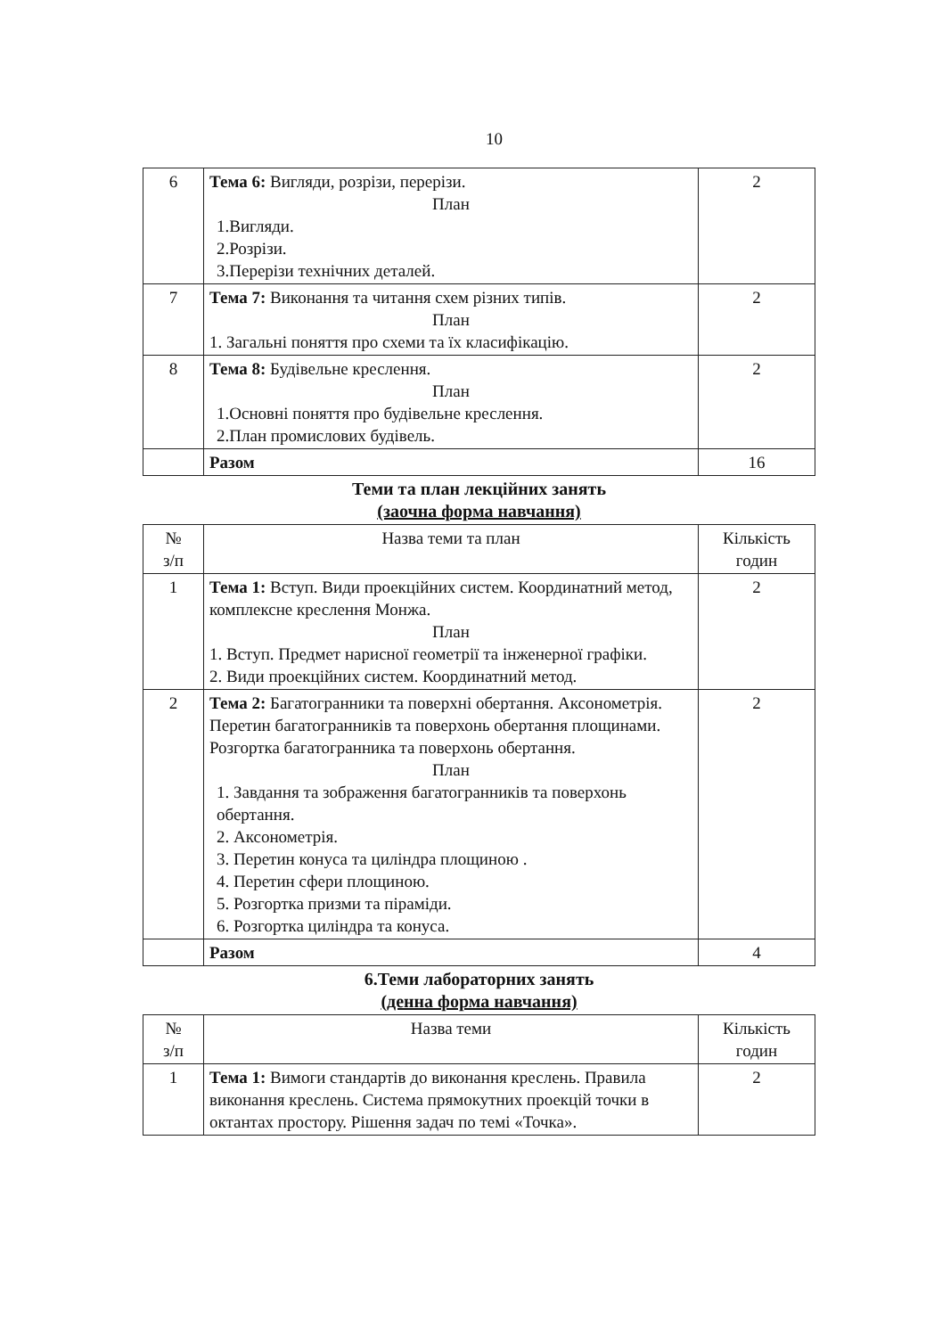10
| 6 | Тема 6: Вигляди, розрізи, перерізи. План 1.Вигляди. 2.Розрізи. 3.Перерізи технічних деталей. | 2 |
| 7 | Тема 7: Виконання та читання схем різних типів. План 1. Загальні поняття про схеми та їх класифікацію. | 2 |
| 8 | Тема 8: Будівельне креслення. План 1.Основні поняття про будівельне креслення. 2.План промислових будівель. | 2 |
| | Разом | 16 |
Теми та план лекційних занять
(заочна форма навчання)
| № з/п | Назва теми та план | Кількість годин |
| --- | --- | --- |
| 1 | Тема 1: Вступ. Види проекційних систем. Координатний метод, комплексне креслення Монжа. План 1. Вступ. Предмет нарисної геометрії та інженерної графіки. 2. Види проекційних систем. Координатний метод. | 2 |
| 2 | Тема 2: Багатогранники та поверхні обертання. Аксонометрія. Перетин багатогранників та поверхонь обертання площинами. Розгортка багатогранника та поверхонь обертання. План 1. Завдання та зображення багатогранників та поверхонь обертання. 2. Аксонометрія. 3. Перетин конуса та циліндра площиною . 4. Перетин сфери площиною. 5. Розгортка призми та піраміди. 6. Розгортка циліндра та конуса. | 2 |
| | Разом | 4 |
6.Теми лабораторних занять
(денна форма навчання)
| № з/п | Назва теми | Кількість годин |
| --- | --- | --- |
| 1 | Тема 1: Вимоги стандартів до виконання креслень. Правила виконання креслень. Система прямокутних проекцій точки в октантах простору. Рішення задач по темі «Точка». | 2 |